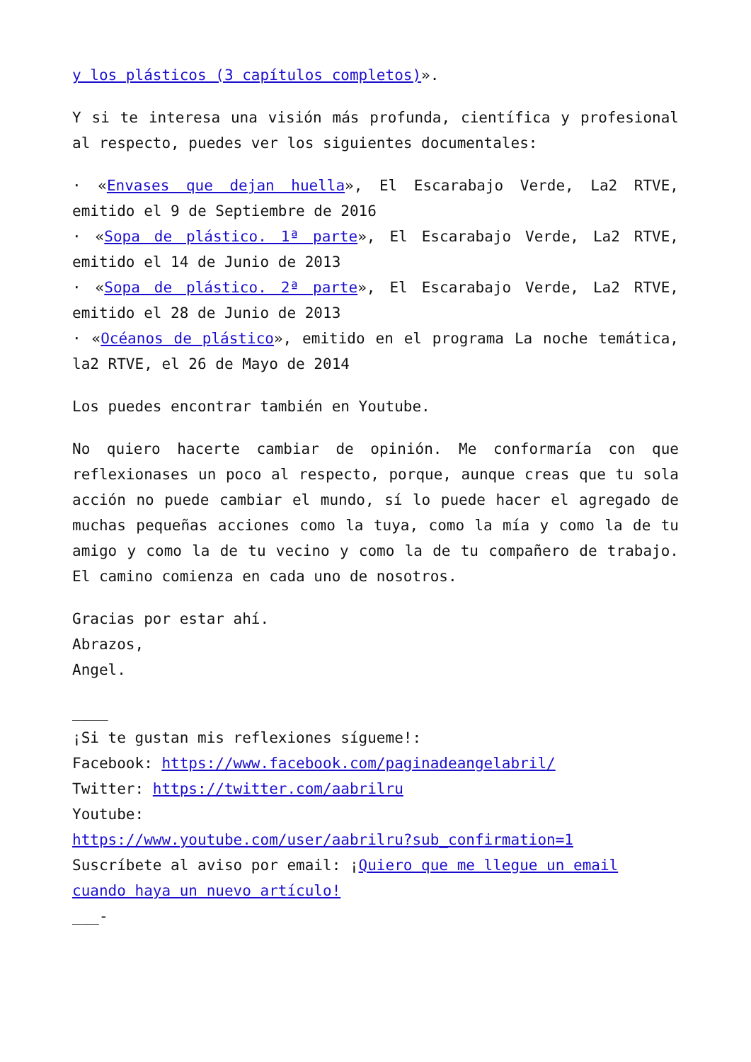y los plásticos (3 capítulos completos)».
Y si te interesa una visión más profunda, científica y profesional al respecto, puedes ver los siguientes documentales:
· «Envases que dejan huella», El Escarabajo Verde, La2 RTVE, emitido el 9 de Septiembre de 2016
· «Sopa de plástico. 1ª parte», El Escarabajo Verde, La2 RTVE, emitido el 14 de Junio de 2013
· «Sopa de plástico. 2ª parte», El Escarabajo Verde, La2 RTVE, emitido el 28 de Junio de 2013
· «Océanos de plástico», emitido en el programa La noche temática, la2 RTVE, el 26 de Mayo de 2014
Los puedes encontrar también en Youtube.
No quiero hacerte cambiar de opinión. Me conformaría con que reflexionases un poco al respecto, porque, aunque creas que tu sola acción no puede cambiar el mundo, sí lo puede hacer el agregado de muchas pequeñas acciones como la tuya, como la mía y como la de tu amigo y como la de tu vecino y como la de tu compañero de trabajo. El camino comienza en cada uno de nosotros.
Gracias por estar ahí.
Abrazos,
Angel.
____
¡Si te gustan mis reflexiones sígueme!:
Facebook: https://www.facebook.com/paginadeangelabril/
Twitter: https://twitter.com/aabrilru
Youtube:
https://www.youtube.com/user/aabrilru?sub_confirmation=1
Suscríbete al aviso por email: ¡Quiero que me llegue un email cuando haya un nuevo artículo!
___-